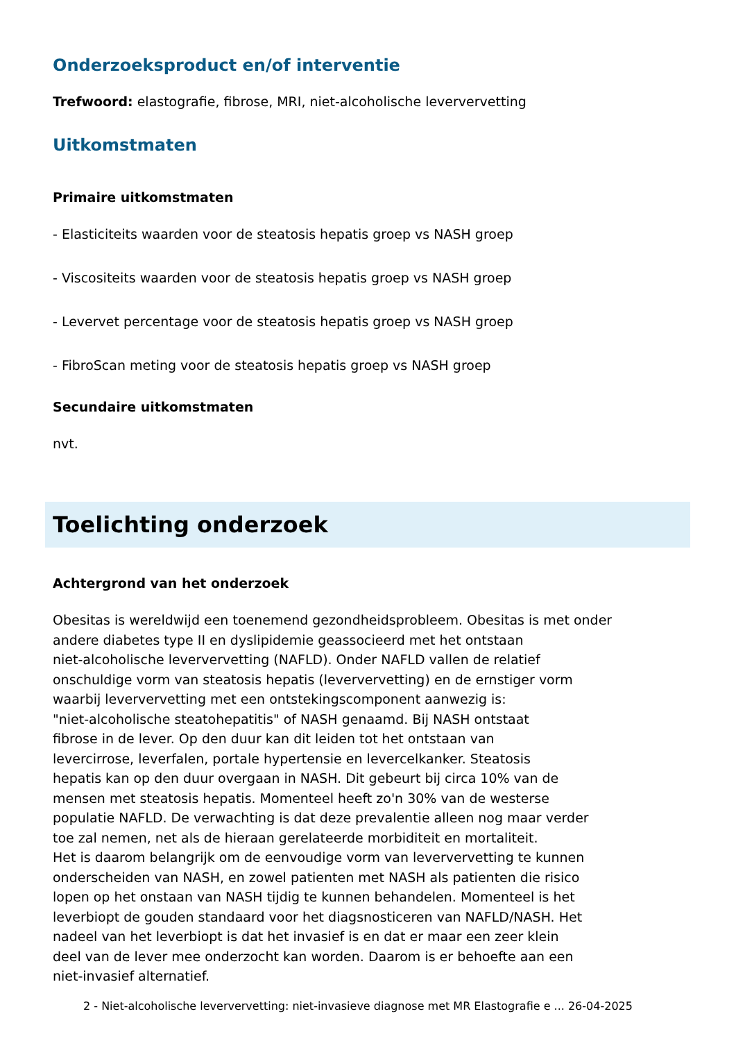Onderzoeksproduct en/of interventie
Trefwoord: elastografie, fibrose, MRI, niet-alcoholische leververvetting
Uitkomstmaten
Primaire uitkomstmaten
- Elasticiteits waarden voor de steatosis hepatis groep vs NASH groep
- Viscositeits waarden voor de steatosis hepatis groep vs NASH groep
- Levervet percentage voor de steatosis hepatis groep vs NASH groep
- FibroScan meting voor de steatosis hepatis groep vs NASH groep
Secundaire uitkomstmaten
nvt.
Toelichting onderzoek
Achtergrond van het onderzoek
Obesitas is wereldwijd een toenemend gezondheidsprobleem. Obesitas is met onder
andere diabetes type II en dyslipidemie geassocieerd met het ontstaan
niet-alcoholische leververvetting (NAFLD). Onder NAFLD vallen de relatief
onschuldige vorm van steatosis hepatis (leververvetting) en de ernstiger vorm
waarbij leververvetting met een ontstekingscomponent aanwezig is:
"niet-alcoholische steatohepatitis" of NASH genaamd. Bij NASH ontstaat
fibrose in de lever. Op den duur kan dit leiden tot het ontstaan van
levercirrose, leverfalen, portale hypertensie en levercelkanker. Steatosis
hepatis kan op den duur overgaan in NASH. Dit gebeurt bij circa 10% van de
mensen met steatosis hepatis. Momenteel heeft zo'n 30% van de westerse
populatie NAFLD. De verwachting is dat deze prevalentie alleen nog maar verder
toe zal nemen, net als de hieraan gerelateerde morbiditeit en mortaliteit.
Het is daarom belangrijk om de eenvoudige vorm van leververvetting te kunnen
onderscheiden van NASH, en zowel patienten met NASH als patienten die risico
lopen op het onstaan van NASH tijdig te kunnen behandelen. Momenteel is het
leverbiopt de gouden standaard voor het diagsnosticeren van NAFLD/NASH. Het
nadeel van het leverbiopt is dat het invasief is en dat er maar een zeer klein
deel van de lever mee onderzocht kan worden. Daarom is er behoefte aan een
niet-invasief alternatief.
2 - Niet-alcoholische leververvetting: niet-invasieve diagnose met MR Elastografie e ... 26-04-2025